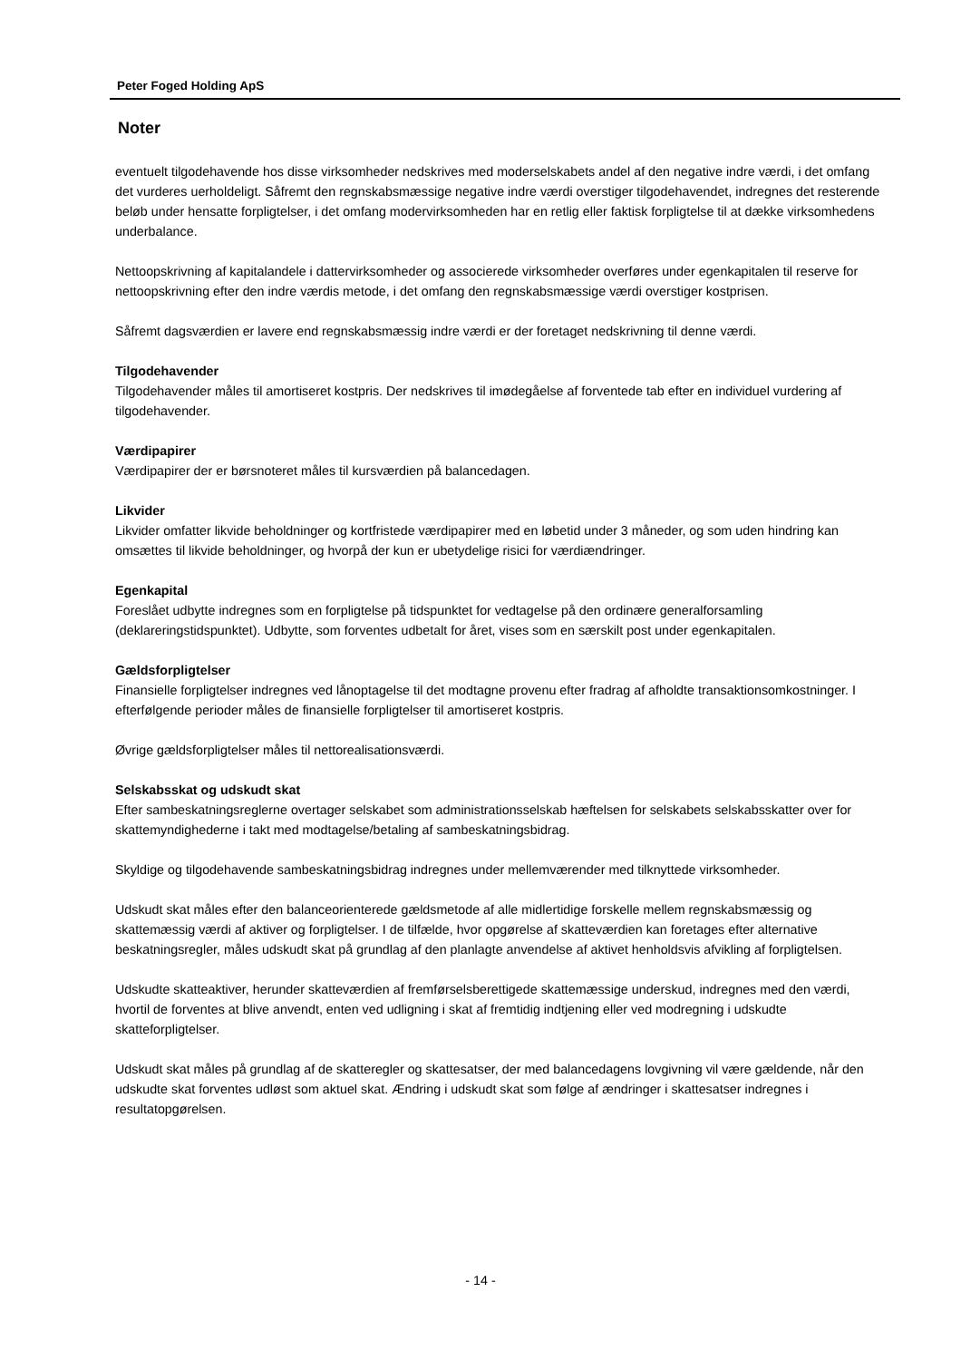Peter Foged Holding ApS
Noter
eventuelt tilgodehavende hos disse virksomheder nedskrives med moderselskabets andel af den negative indre værdi, i det omfang det vurderes uerholdeligt. Såfremt den regnskabsmæssige negative indre værdi overstiger tilgodehavendet, indregnes det resterende beløb under hensatte forpligtelser, i det omfang modervirksomheden har en retlig eller faktisk forpligtelse til at dække virksomhedens underbalance.
Nettoopskrivning af kapitalandele i dattervirksomheder og associerede virksomheder overføres under egenkapitalen til reserve for nettoopskrivning efter den indre værdis metode, i det omfang den regnskabsmæssige værdi overstiger kostprisen.
Såfremt dagsværdien er lavere end regnskabsmæssig indre værdi er der foretaget nedskrivning til denne værdi.
Tilgodehavender
Tilgodehavender måles til amortiseret kostpris. Der nedskrives til imødegåelse af forventede tab efter en individuel vurdering af tilgodehavender.
Værdipapirer
Værdipapirer der er børsnoteret måles til kursværdien på balancedagen.
Likvider
Likvider omfatter likvide beholdninger og kortfristede værdipapirer med en løbetid under 3 måneder, og som uden hindring kan omsættes til likvide beholdninger, og hvorpå der kun er ubetydelige risici for værdiændringer.
Egenkapital
Foreslået udbytte indregnes som en forpligtelse på tidspunktet for vedtagelse på den ordinære generalforsamling (deklareringstidspunktet). Udbytte, som forventes udbetalt for året, vises som en særskilt post under egenkapitalen.
Gældsforpligtelser
Finansielle forpligtelser indregnes ved lånoptagelse til det modtagne provenu efter fradrag af afholdte transaktionsomkostninger. I efterfølgende perioder måles de finansielle forpligtelser til amortiseret kostpris.
Øvrige gældsforpligtelser måles til nettorealisationsværdi.
Selskabsskat og udskudt skat
Efter sambeskatningsreglerne overtager selskabet som administrationsselskab hæftelsen for selskabets selskabsskatter over for skattemyndighederne i takt med modtagelse/betaling af sambeskatningsbidrag.
Skyldige og tilgodehavende sambeskatningsbidrag indregnes under mellemværender med tilknyttede virksomheder.
Udskudt skat måles efter den balanceorienterede gældsmetode af alle midlertidige forskelle mellem regnskabsmæssig og skattemæssig værdi af aktiver og forpligtelser. I de tilfælde, hvor opgørelse af skatteværdien kan foretages efter alternative beskatningsregler, måles udskudt skat på grundlag af den planlagte anvendelse af aktivet henholdsvis afvikling af forpligtelsen.
Udskudte skatteaktiver, herunder skatteværdien af fremførselsberettigede skattemæssige underskud, indregnes med den værdi, hvortil de forventes at blive anvendt, enten ved udligning i skat af fremtidig indtjening eller ved modregning i udskudte skatteforpligtelser.
Udskudt skat måles på grundlag af de skatteregler og skattesatser, der med balancedagens lovgivning vil være gældende, når den udskudte skat forventes udløst som aktuel skat. Ændring i udskudt skat som følge af ændringer i skattesatser indregnes i resultatopgørelsen.
- 14 -